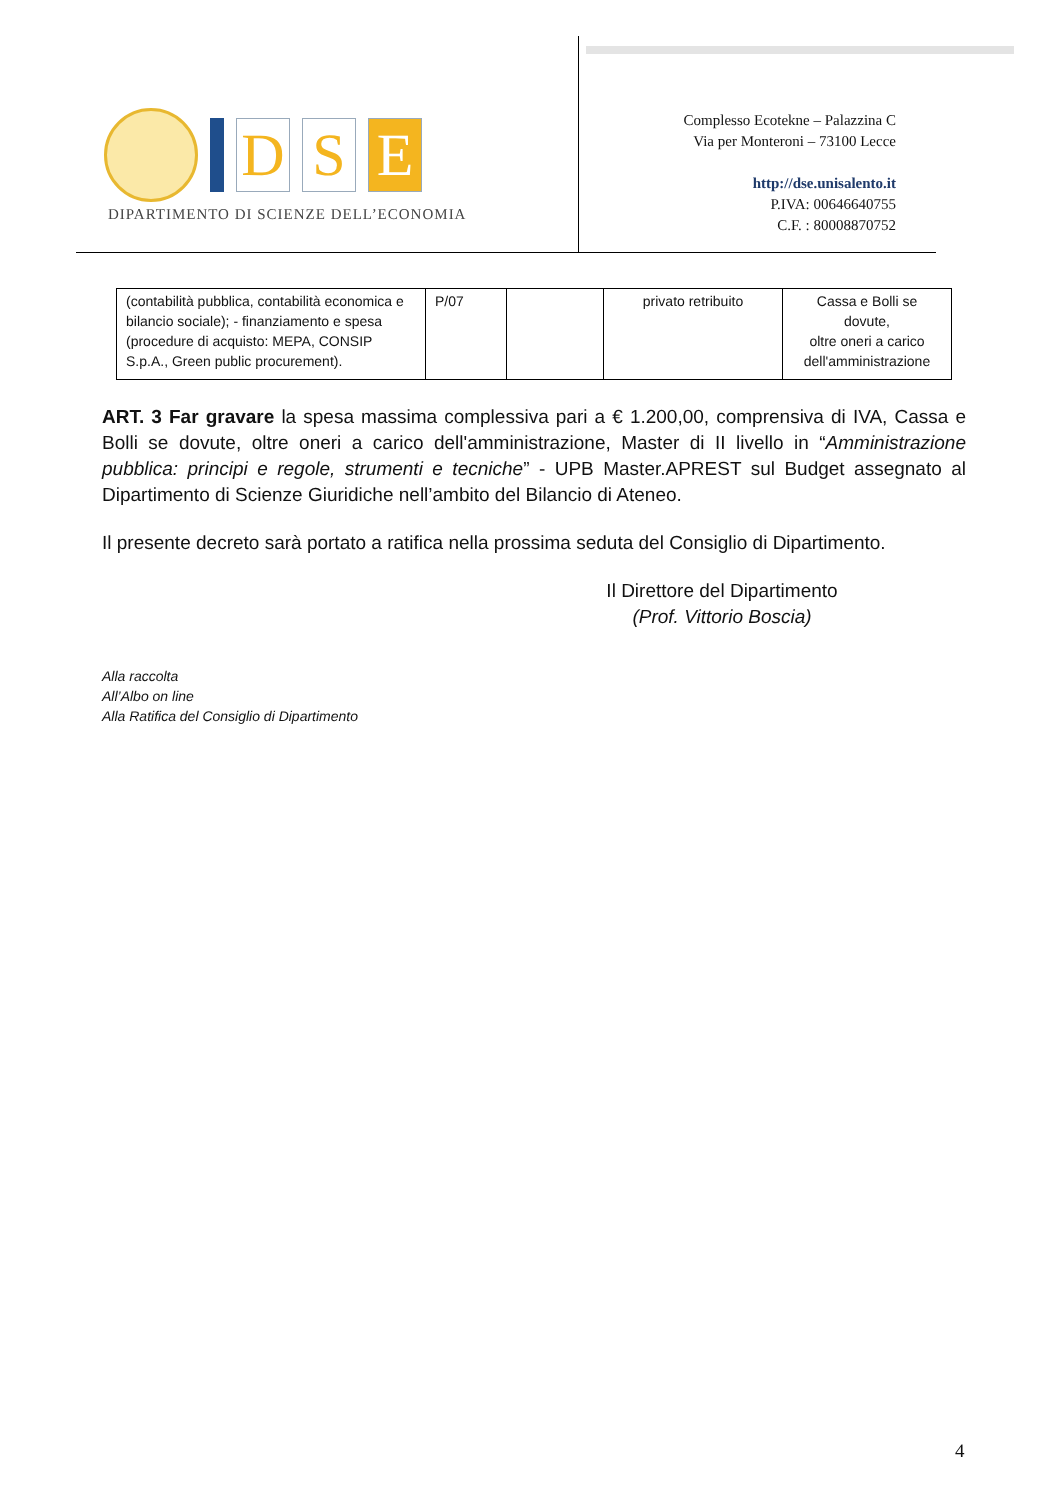D S E
DIPARTIMENTO DI SCIENZE DELL’ECONOMIA
Complesso Ecotekne – Palazzina C
Via per Monteroni – 73100 Lecce
http://dse.unisalento.it
P.IVA: 00646640755
C.F. : 80008870752
| (contabilità pubblica, contabilità economica e bilancio sociale); - finanziamento e spesa (procedure di acquisto: MEPA, CONSIP S.p.A., Green public procurement). | P/07 | | privato retribuito | Cassa e Bolli se dovute, oltre oneri a carico dell'amministrazione |
ART. 3 Far gravare la spesa massima complessiva pari a € 1.200,00, comprensiva di IVA, Cassa e Bolli se dovute, oltre oneri a carico dell'amministrazione, Master di II livello in “Amministrazione pubblica: principi e regole, strumenti e tecniche” - UPB Master.APREST sul Budget assegnato al Dipartimento di Scienze Giuridiche nell’ambito del Bilancio di Ateneo.
Il presente decreto sarà portato a ratifica nella prossima seduta del Consiglio di Dipartimento.
Il Direttore del Dipartimento
(Prof. Vittorio Boscia)
Alla raccolta
All’Albo on line
Alla Ratifica del Consiglio di Dipartimento
4